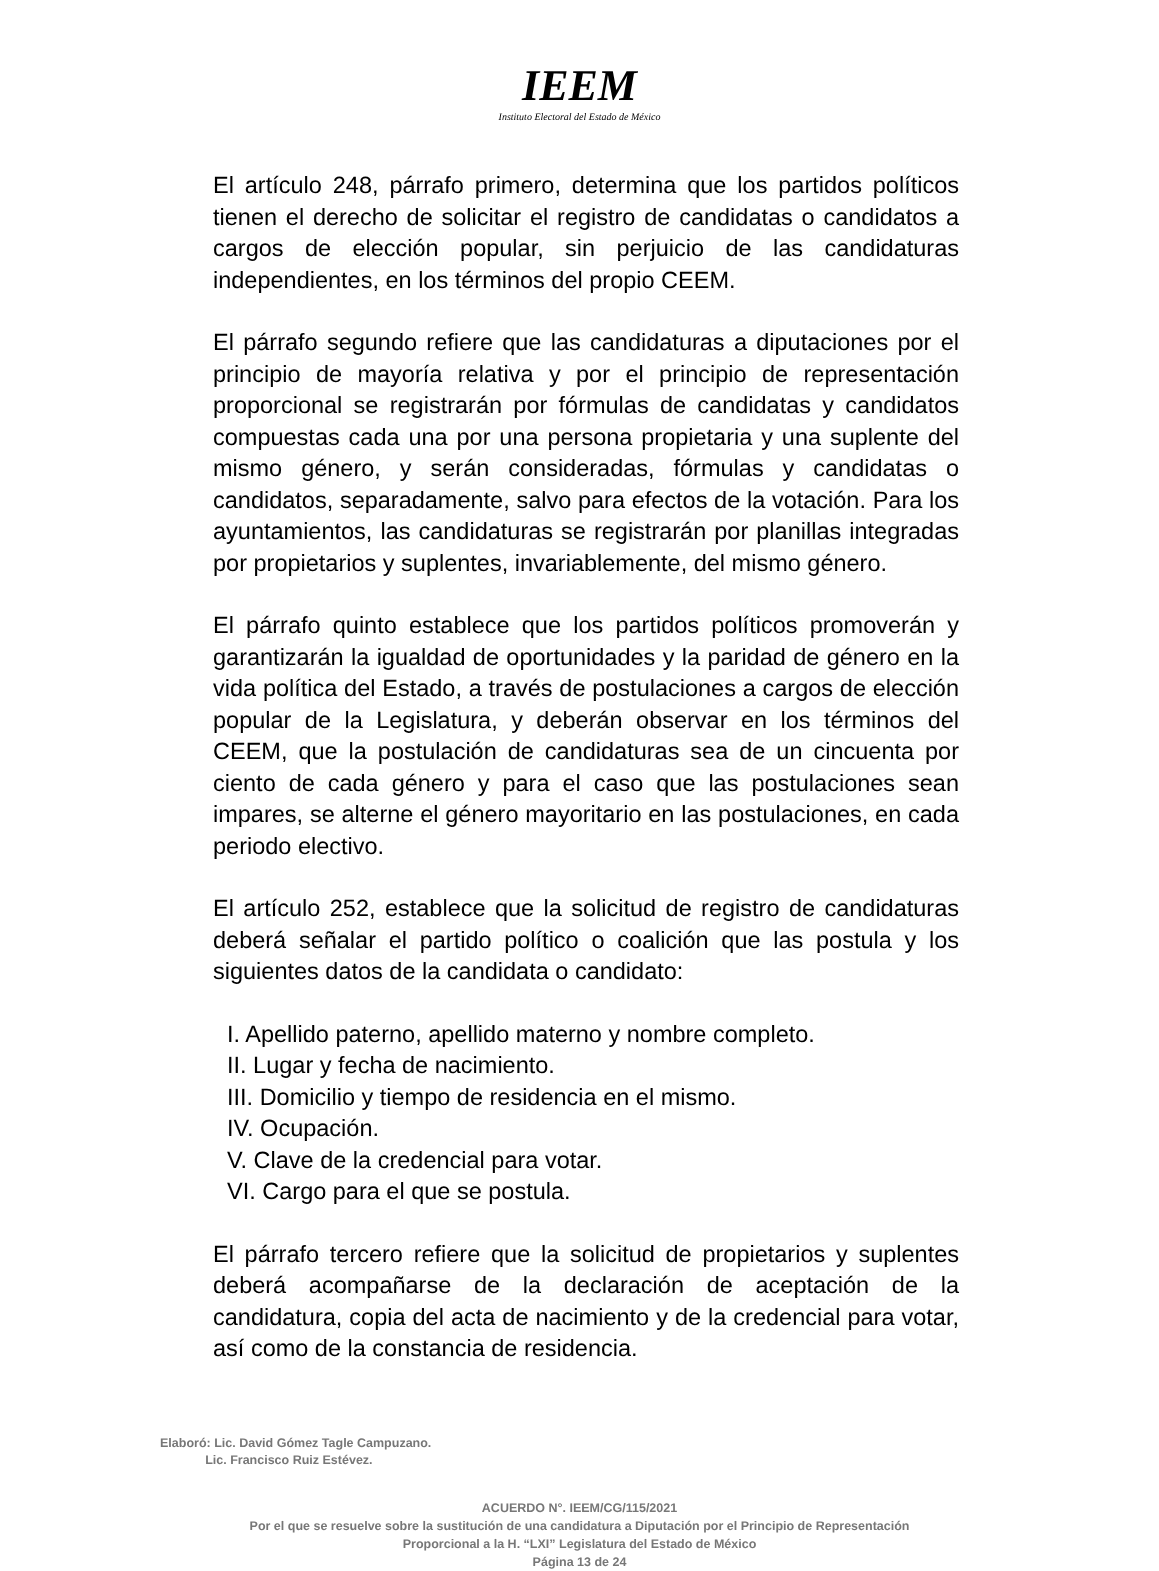IEEM
Instituto Electoral del Estado de México
El artículo 248, párrafo primero, determina que los partidos políticos tienen el derecho de solicitar el registro de candidatas o candidatos a cargos de elección popular, sin perjuicio de las candidaturas independientes, en los términos del propio CEEM.
El párrafo segundo refiere que las candidaturas a diputaciones por el principio de mayoría relativa y por el principio de representación proporcional se registrarán por fórmulas de candidatas y candidatos compuestas cada una por una persona propietaria y una suplente del mismo género, y serán consideradas, fórmulas y candidatas o candidatos, separadamente, salvo para efectos de la votación. Para los ayuntamientos, las candidaturas se registrarán por planillas integradas por propietarios y suplentes, invariablemente, del mismo género.
El párrafo quinto establece que los partidos políticos promoverán y garantizarán la igualdad de oportunidades y la paridad de género en la vida política del Estado, a través de postulaciones a cargos de elección popular de la Legislatura, y deberán observar en los términos del CEEM, que la postulación de candidaturas sea de un cincuenta por ciento de cada género y para el caso que las postulaciones sean impares, se alterne el género mayoritario en las postulaciones, en cada periodo electivo.
El artículo 252, establece que la solicitud de registro de candidaturas deberá señalar el partido político o coalición que las postula y los siguientes datos de la candidata o candidato:
I. Apellido paterno, apellido materno y nombre completo.
II. Lugar y fecha de nacimiento.
III. Domicilio y tiempo de residencia en el mismo.
IV. Ocupación.
V. Clave de la credencial para votar.
VI. Cargo para el que se postula.
El párrafo tercero refiere que la solicitud de propietarios y suplentes deberá acompañarse de la declaración de aceptación de la candidatura, copia del acta de nacimiento y de la credencial para votar, así como de la constancia de residencia.
Elaboró: Lic. David Gómez Tagle Campuzano.
Lic. Francisco Ruiz Estévez.
ACUERDO N°. IEEM/CG/115/2021
Por el que se resuelve sobre la sustitución de una candidatura a Diputación por el Principio de Representación
Proporcional a la H. “LXI” Legislatura del Estado de México
Página 13 de 24